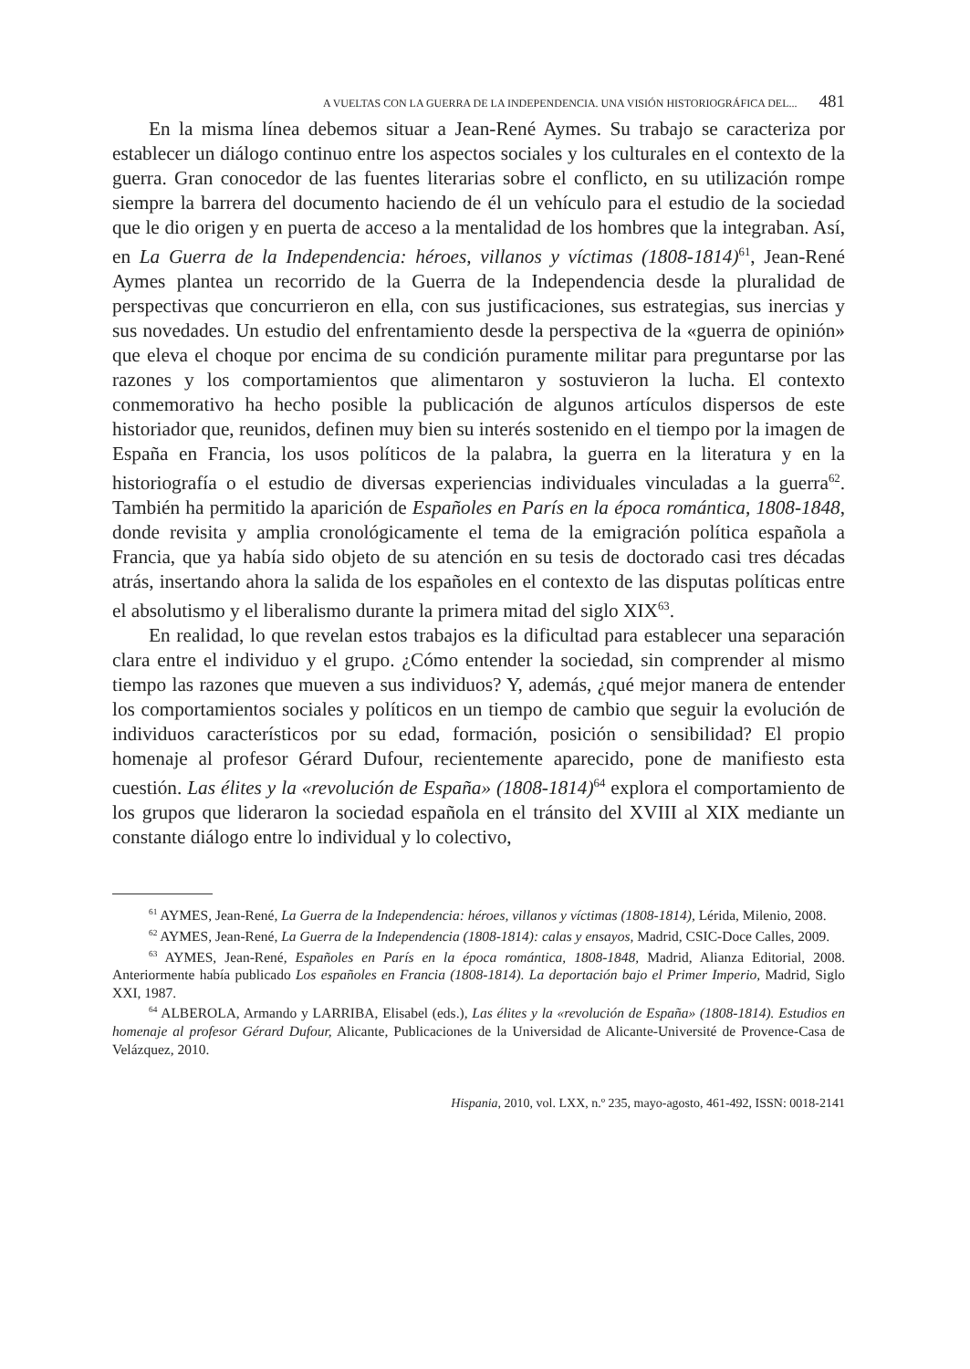A VUELTAS CON LA GUERRA DE LA INDEPENDENCIA. UNA VISIÓN HISTORIOGRÁFICA DEL... 481
En la misma línea debemos situar a Jean-René Aymes. Su trabajo se caracteriza por establecer un diálogo continuo entre los aspectos sociales y los culturales en el contexto de la guerra. Gran conocedor de las fuentes literarias sobre el conflicto, en su utilización rompe siempre la barrera del documento haciendo de él un vehículo para el estudio de la sociedad que le dio origen y en puerta de acceso a la mentalidad de los hombres que la integraban. Así, en La Guerra de la Independencia: héroes, villanos y víctimas (1808-1814)<sup>61</sup>, Jean-René Aymes plantea un recorrido de la Guerra de la Independencia desde la pluralidad de perspectivas que concurrieron en ella, con sus justificaciones, sus estrategias, sus inercias y sus novedades. Un estudio del enfrentamiento desde la perspectiva de la «guerra de opinión» que eleva el choque por encima de su condición puramente militar para preguntarse por las razones y los comportamientos que alimentaron y sostuvieron la lucha. El contexto conmemorativo ha hecho posible la publicación de algunos artículos dispersos de este historiador que, reunidos, definen muy bien su interés sostenido en el tiempo por la imagen de España en Francia, los usos políticos de la palabra, la guerra en la literatura y en la historiografía o el estudio de diversas experiencias individuales vinculadas a la guerra<sup>62</sup>. También ha permitido la aparición de Españoles en París en la época romántica, 1808-1848, donde revisita y amplia cronológicamente el tema de la emigración política española a Francia, que ya había sido objeto de su atención en su tesis de doctorado casi tres décadas atrás, insertando ahora la salida de los españoles en el contexto de las disputas políticas entre el absolutismo y el liberalismo durante la primera mitad del siglo XIX<sup>63</sup>.
En realidad, lo que revelan estos trabajos es la dificultad para establecer una separación clara entre el individuo y el grupo. ¿Cómo entender la sociedad, sin comprender al mismo tiempo las razones que mueven a sus individuos? Y, además, ¿qué mejor manera de entender los comportamientos sociales y políticos en un tiempo de cambio que seguir la evolución de individuos característicos por su edad, formación, posición o sensibilidad? El propio homenaje al profesor Gérard Dufour, recientemente aparecido, pone de manifiesto esta cuestión. Las élites y la «revolución de España» (1808-1814)<sup>64</sup> explora el comportamiento de los grupos que lideraron la sociedad española en el tránsito del XVIII al XIX mediante un constante diálogo entre lo individual y lo colectivo,
<sup>61</sup> AYMES, Jean-René, La Guerra de la Independencia: héroes, villanos y víctimas (1808-1814), Lérida, Milenio, 2008.
<sup>62</sup> AYMES, Jean-René, La Guerra de la Independencia (1808-1814): calas y ensayos, Madrid, CSIC-Doce Calles, 2009.
<sup>63</sup> AYMES, Jean-René, Españoles en París en la época romántica, 1808-1848, Madrid, Alianza Editorial, 2008. Anteriormente había publicado Los españoles en Francia (1808-1814). La deportación bajo el Primer Imperio, Madrid, Siglo XXI, 1987.
<sup>64</sup> ALBEROLA, Armando y LARRIBA, Elisabel (eds.), Las élites y la «revolución de España» (1808-1814). Estudios en homenaje al profesor Gérard Dufour, Alicante, Publicaciones de la Universidad de Alicante-Université de Provence-Casa de Velázquez, 2010.
Hispania, 2010, vol. LXX, n.º 235, mayo-agosto, 461-492, ISSN: 0018-2141